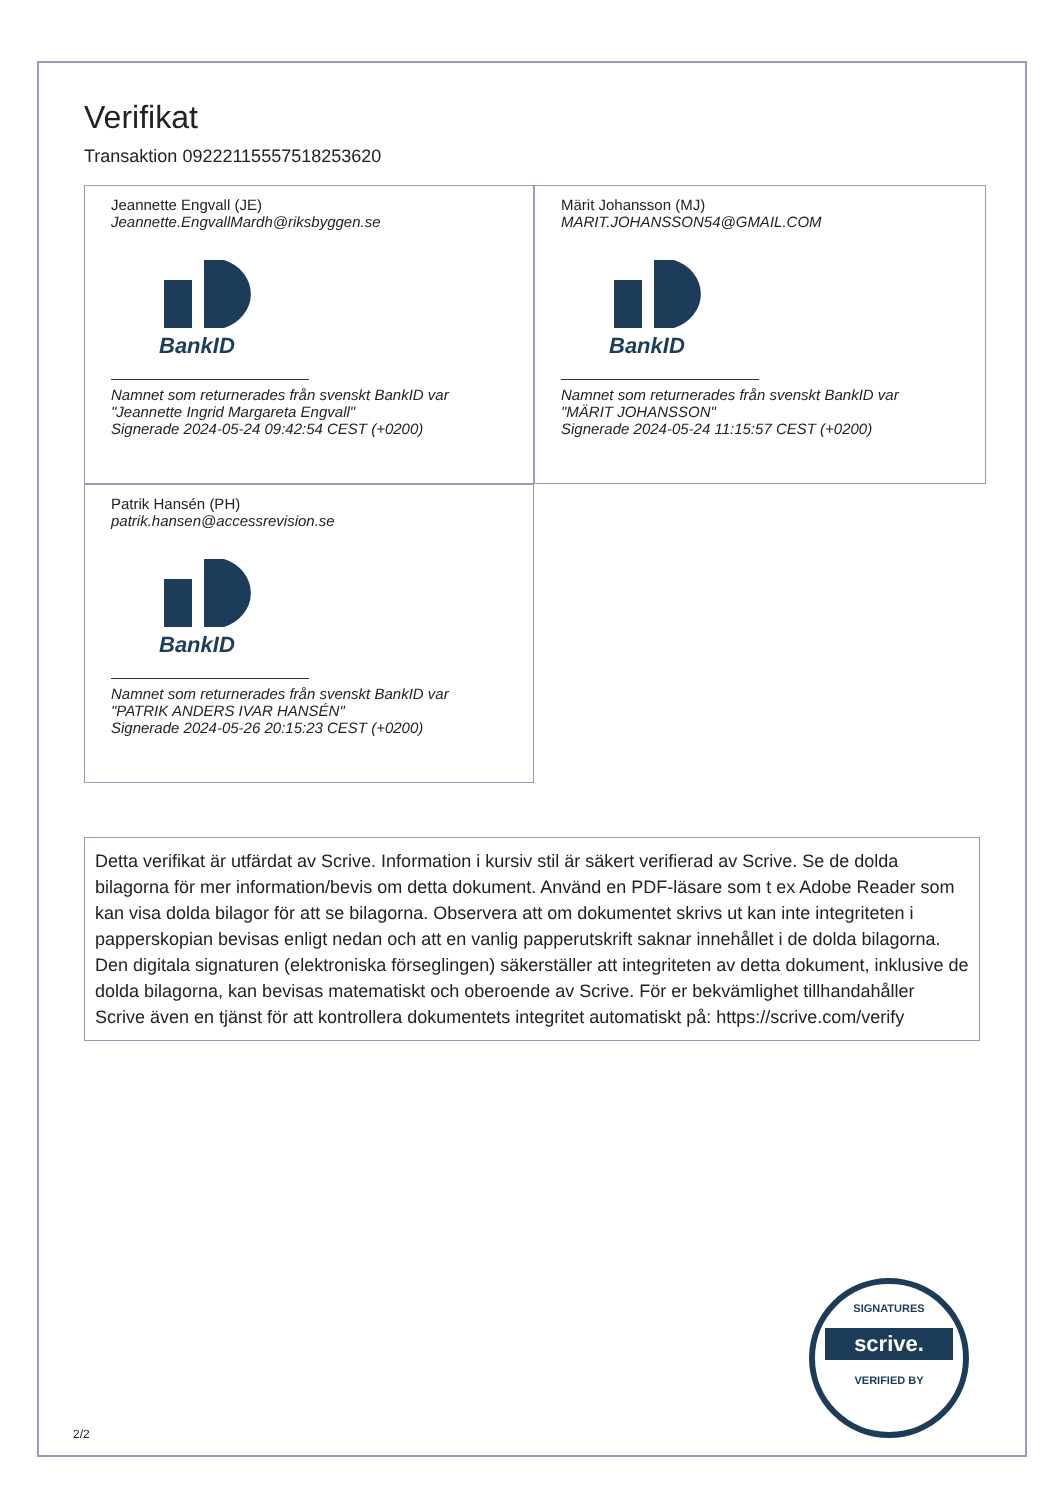Verifikat
Transaktion 09222115557518253620
Jeannette Engvall (JE)
Jeannette.EngvallMardh@riksbyggen.se
BankID
Namnet som returnerades från svenskt BankID var
"Jeannette Ingrid Margareta Engvall"
Signerade 2024-05-24 09:42:54 CEST (+0200)
Märit Johansson (MJ)
MARIT.JOHANSSON54@GMAIL.COM
BankID
Namnet som returnerades från svenskt BankID var
"MÄRIT JOHANSSON"
Signerade 2024-05-24 11:15:57 CEST (+0200)
Patrik Hansén (PH)
patrik.hansen@accessrevision.se
BankID
Namnet som returnerades från svenskt BankID var
"PATRIK ANDERS IVAR HANSÉN"
Signerade 2024-05-26 20:15:23 CEST (+0200)
Detta verifikat är utfärdat av Scrive. Information i kursiv stil är säkert verifierad av Scrive. Se de dolda bilagorna för mer information/bevis om detta dokument. Använd en PDF-läsare som t ex Adobe Reader som kan visa dolda bilagor för att se bilagorna. Observera att om dokumentet skrivs ut kan inte integriteten i papperskopian bevisas enligt nedan och att en vanlig papperutskrift saknar innehållet i de dolda bilagorna. Den digitala signaturen (elektroniska förseglingen) säkerställer att integriteten av detta dokument, inklusive de dolda bilagorna, kan bevisas matematiskt och oberoende av Scrive. För er bekvämlighet tillhandahåller Scrive även en tjänst för att kontrollera dokumentets integritet automatiskt på: https://scrive.com/verify
SIGNATURES
scrive.
VERIFIED BY
2/2